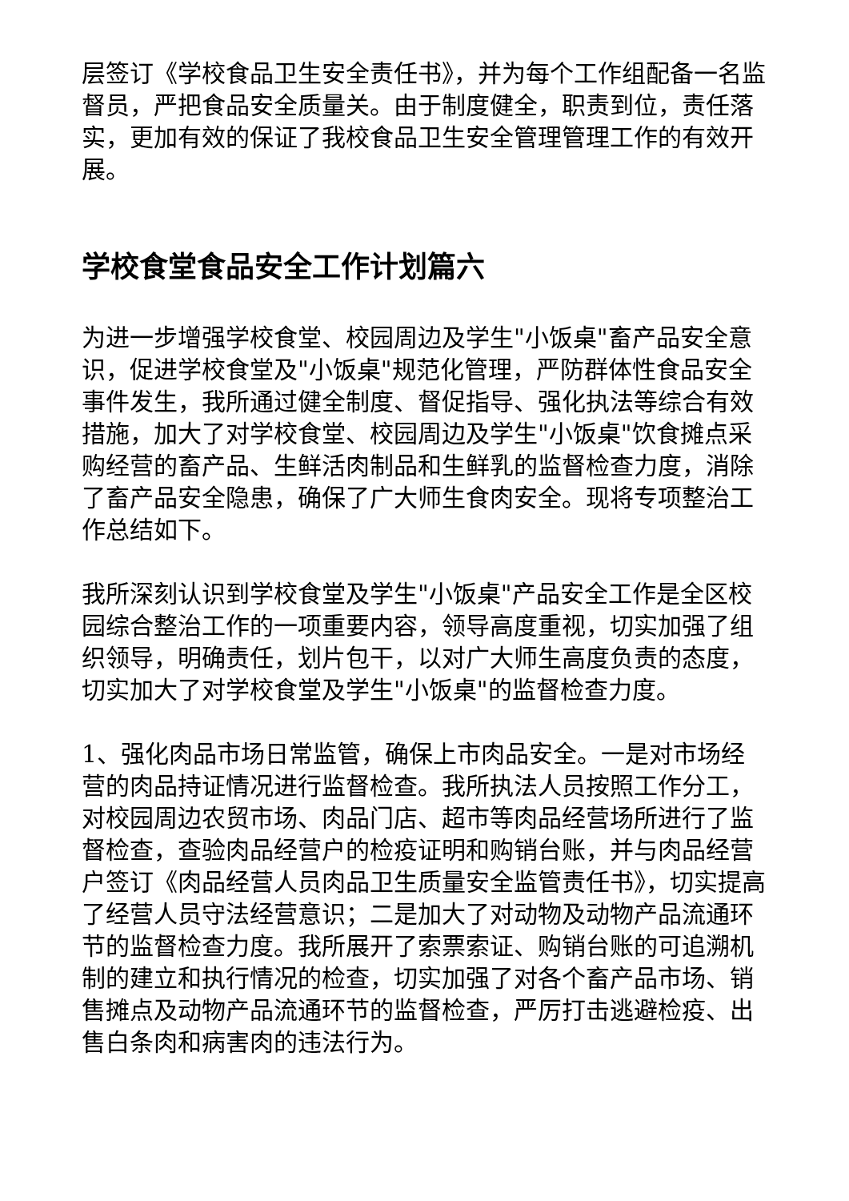层签订《学校食品卫生安全责任书》，并为每个工作组配备一名监督员，严把食品安全质量关。由于制度健全，职责到位，责任落实，更加有效的保证了我校食品卫生安全管理管理工作的有效开展。
学校食堂食品安全工作计划篇六
为进一步增强学校食堂、校园周边及学生"小饭桌"畜产品安全意识，促进学校食堂及"小饭桌"规范化管理，严防群体性食品安全事件发生，我所通过健全制度、督促指导、强化执法等综合有效措施，加大了对学校食堂、校园周边及学生"小饭桌"饮食摊点采购经营的畜产品、生鲜活肉制品和生鲜乳的监督检查力度，消除了畜产品安全隐患，确保了广大师生食肉安全。现将专项整治工作总结如下。
我所深刻认识到学校食堂及学生"小饭桌"产品安全工作是全区校园综合整治工作的一项重要内容，领导高度重视，切实加强了组织领导，明确责任，划片包干，以对广大师生高度负责的态度，切实加大了对学校食堂及学生"小饭桌"的监督检查力度。
1、强化肉品市场日常监管，确保上市肉品安全。一是对市场经营的肉品持证情况进行监督检查。我所执法人员按照工作分工，对校园周边农贸市场、肉品门店、超市等肉品经营场所进行了监督检查，查验肉品经营户的检疫证明和购销台账，并与肉品经营户签订《肉品经营人员肉品卫生质量安全监管责任书》，切实提高了经营人员守法经营意识；二是加大了对动物及动物产品流通环节的监督检查力度。我所展开了索票索证、购销台账的可追溯机制的建立和执行情况的检查，切实加强了对各个畜产品市场、销售摊点及动物产品流通环节的监督检查，严厉打击逃避检疫、出售白条肉和病害肉的违法行为。